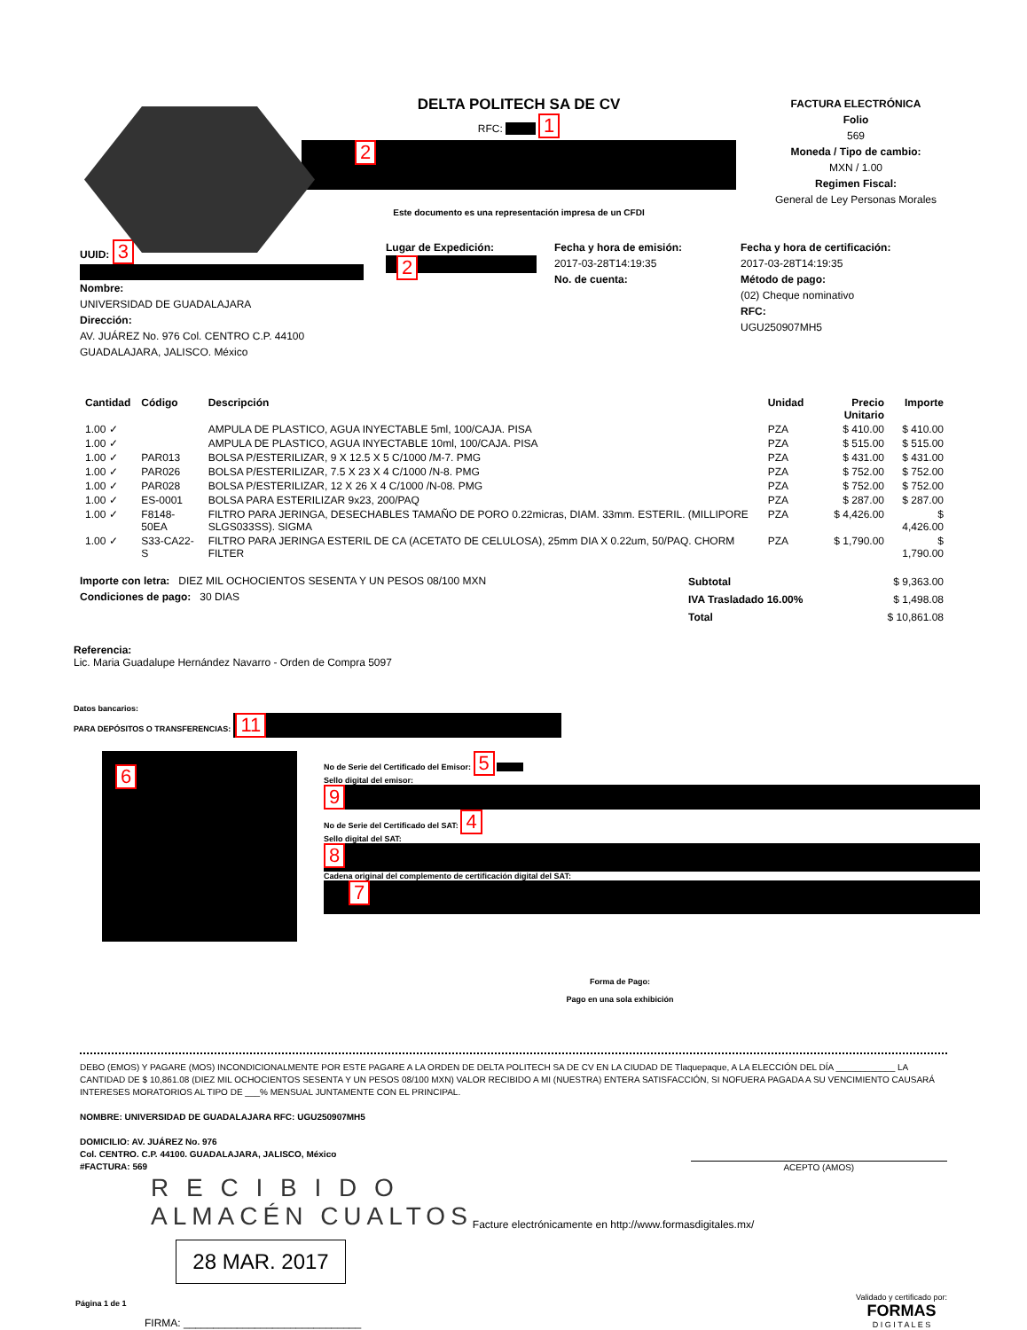DELTA POLITECH SA DE CV
RFC: 1
2
Este documento es una representación impresa de un CFDI
FACTURA ELECTRÓNICA
Folio
569
Moneda / Tipo de cambio:
MXN / 1.00
Regimen Fiscal:
General de Ley Personas Morales
UUID: 3
Nombre:
UNIVERSIDAD DE GUADALAJARA
Dirección:
AV. JUÁREZ No. 976 Col. CENTRO C.P. 44100
GUADALAJARA, JALISCO. México
Lugar de Expedición:
2
Fecha y hora de emisión:
2017-03-28T14:19:35
No. de cuenta:
Fecha y hora de certificación:
2017-03-28T14:19:35
Método de pago:
(02) Cheque nominativo
RFC:
UGU250907MH5
| Cantidad | Código | Descripción | Unidad | Precio Unitario | Importe |
| --- | --- | --- | --- | --- | --- |
| 1.00 ✓ | | AMPULA DE PLASTICO, AGUA INYECTABLE 5ml, 100/CAJA. PISA | PZA | $ 410.00 | $ 410.00 |
| 1.00 ✓ | | AMPULA DE PLASTICO, AGUA INYECTABLE 10ml, 100/CAJA. PISA | PZA | $ 515.00 | $ 515.00 |
| 1.00 ✓ | PAR013 | BOLSA P/ESTERILIZAR, 9 X 12.5 X 5 C/1000 /M-7. PMG | PZA | $ 431.00 | $ 431.00 |
| 1.00 ✓ | PAR026 | BOLSA P/ESTERILIZAR, 7.5 X 23 X 4 C/1000 /N-8. PMG | PZA | $ 752.00 | $ 752.00 |
| 1.00 ✓ | PAR028 | BOLSA P/ESTERILIZAR, 12 X 26 X 4 C/1000 /N-08. PMG | PZA | $ 752.00 | $ 752.00 |
| 1.00 ✓ | ES-0001 | BOLSA PARA ESTERILIZAR 9x23, 200/PAQ | PZA | $ 287.00 | $ 287.00 |
| 1.00 ✓ | F8148-50EA | FILTRO PARA JERINGA, DESECHABLES TAMAÑO DE PORO 0.22micras, DIAM. 33mm. ESTERIL. (MILLIPORE SLGS033SS). SIGMA | PZA | $ 4,426.00 | $ 4,426.00 |
| 1.00 ✓ | S33-CA22-S | FILTRO PARA JERINGA ESTERIL DE CA (ACETATO DE CELULOSA), 25mm DIA X 0.22um, 50/PAQ. CHORM FILTER | PZA | $ 1,790.00 | $ 1,790.00 |
Importe con letra: DIEZ MIL OCHOCIENTOS SESENTA Y UN PESOS 08/100 MXN
Condiciones de pago: 30 DIAS
| Subtotal | $ 9,363.00 |
| IVA Trasladado 16.00% | $ 1,498.08 |
| Total | $ 10,861.08 |
Referencia:
Lic. Maria Guadalupe Hernández Navarro - Orden de Compra 5097
Datos bancarios:
PARA DEPÓSITOS O TRANSFERENCIAS: 11
6
No de Serie del Certificado del Emisor: 5
Sello digital del emisor:
9
No de Serie del Certificado del SAT: 4
Sello digital del SAT:
8
Cadena original del complemento de certificación digital del SAT:
7
Forma de Pago:
Pago en una sola exhibición
DEBO (EMOS) Y PAGARE (MOS) INCONDICIONALMENTE POR ESTE PAGARE A LA ORDEN DE DELTA POLITECH SA DE CV EN LA CIUDAD DE Tlaquepaque, A LA ELECCIÓN DEL DÍA ____________ LA CANTIDAD DE $ 10,861.08 (DIEZ MIL OCHOCIENTOS SESENTA Y UN PESOS 08/100 MXN) VALOR RECIBIDO A MI (NUESTRA) ENTERA SATISFACCIÓN, SI NOFUERA PAGADA A SU VENCIMIENTO CAUSARÁ INTERESES MORATORIOS AL TIPO DE ___% MENSUAL JUNTAMENTE CON EL PRINCIPAL.
NOMBRE: UNIVERSIDAD DE GUADALAJARA RFC: UGU250907MH5
DOMICILIO: AV. JUÁREZ No. 976
Col. CENTRO. C.P. 44100. GUADALAJARA, JALISCO, México
#FACTURA: 569 ACEPTO (AMOS)
R E C I B I D O
ALMACÉN CUALTOS
Facture electrónicamente en http://www.formasdigitales.mx/
28 MAR. 2017
Página 1 de 1
FIRMA: ______________________________
Validado y certificado por:
FORMAS
D I G I T A L E S